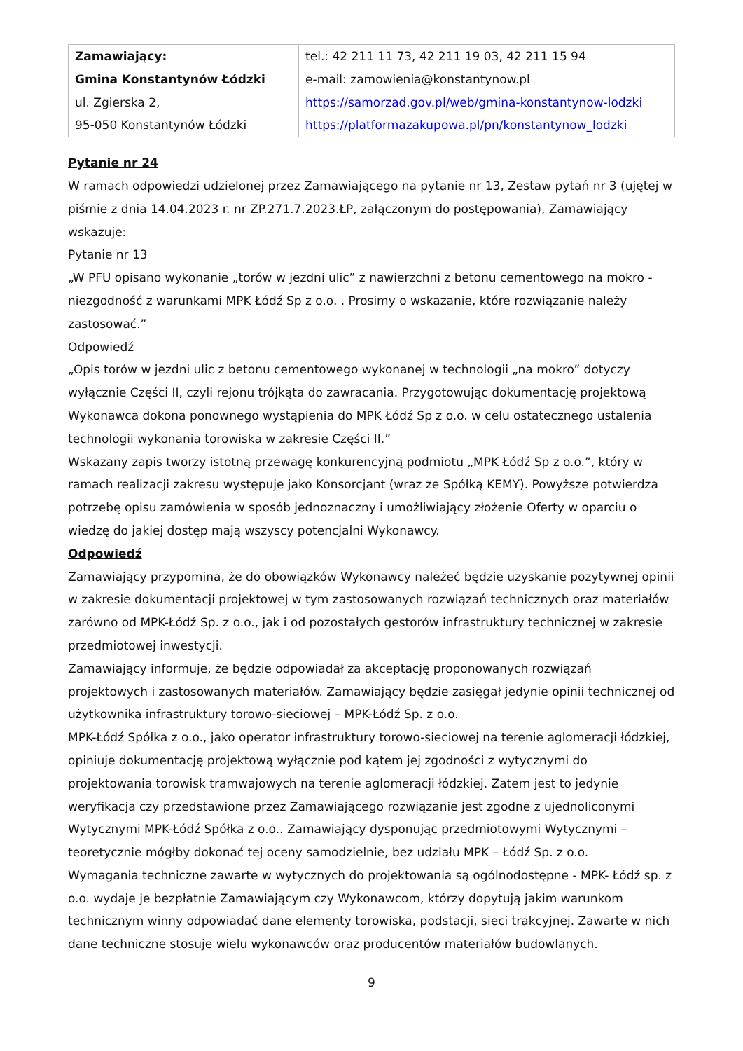| Zamawiający: Gmina Konstantynów Łódzki ul. Zgierska 2, 95-050 Konstantynów Łódzki | tel.: 42 211 11 73, 42 211 19 03, 42 211 15 94 e-mail: zamowienia@konstantynow.pl https://samorzad.gov.pl/web/gmina-konstantynow-lodzki https://platformazakupowa.pl/pn/konstantynow_lodzki |
Pytanie nr 24
W ramach odpowiedzi udzielonej przez Zamawiającego na pytanie nr 13, Zestaw pytań nr 3 (ujętej w piśmie z dnia 14.04.2023 r. nr ZP.271.7.2023.ŁP, załączonym do postępowania), Zamawiający wskazuje:
Pytanie nr 13
„W PFU opisano wykonanie „torów w jezdni ulic” z nawierzchni z betonu cementowego na mokro - niezgodność z warunkami MPK Łódź Sp z o.o. . Prosimy o wskazanie, które rozwiązanie należy zastosować.”
Odpowiedź
„Opis torów w jezdni ulic z betonu cementowego wykonanej w technologii „na mokro” dotyczy wyłącznie Części II, czyli rejonu trójkąta do zawracania. Przygotowując dokumentację projektową Wykonawca dokona ponownego wystąpienia do MPK Łódź Sp z o.o. w celu ostatecznego ustalenia technologii wykonania torowiska w zakresie Części II.”
Wskazany zapis tworzy istotną przewagę konkurencyjną podmiotu „MPK Łódź Sp z o.o.”, który w ramach realizacji zakresu występuje jako Konsorcjant (wraz ze Spółką KEMY). Powyższe potwierdza potrzebę opisu zamówienia w sposób jednoznaczny i umożliwiający złożenie Oferty w oparciu o wiedzę do jakiej dostęp mają wszyscy potencjalni Wykonawcy.
Odpowiedź
Zamawiający przypomina, że do obowiązków Wykonawcy należeć będzie uzyskanie pozytywnej opinii w zakresie dokumentacji projektowej w tym zastosowanych rozwiązań technicznych oraz materiałów zarówno od MPK-Łódź Sp. z o.o., jak i od pozostałych gestorów infrastruktury technicznej w zakresie przedmiotowej inwestycji.
Zamawiający informuje, że będzie odpowiadał za akceptację proponowanych rozwiązań projektowych i zastosowanych materiałów. Zamawiający będzie zasięgał jedynie opinii technicznej od użytkownika infrastruktury torowo-sieciowej – MPK-Łódź Sp. z o.o.
MPK-Łódź Spółka z o.o., jako operator infrastruktury torowo-sieciowej na terenie aglomeracji łódzkiej, opiniuje dokumentację projektową wyłącznie pod kątem jej zgodności z wytycznymi do projektowania torowisk tramwajowych na terenie aglomeracji łódzkiej. Zatem jest to jedynie weryfikacja czy przedstawione przez Zamawiającego rozwiązanie jest zgodne z ujednoliconymi Wytycznymi MPK-Łódź Spółka z o.o.. Zamawiający dysponując przedmiotowymi Wytycznymi – teoretycznie mógłby dokonać tej oceny samodzielnie, bez udziału MPK – Łódź Sp. z o.o.
Wymagania techniczne zawarte w wytycznych do projektowania są ogólnodostępne - MPK- Łódź sp. z o.o. wydaje je bezpłatnie Zamawiającym czy Wykonawcom, którzy dopytują jakim warunkom technicznym winny odpowiadać dane elementy torowiska, podstacji, sieci trakcyjnej. Zawarte w nich dane techniczne stosuje wielu wykonawców oraz producentów materiałów budowlanych.
9